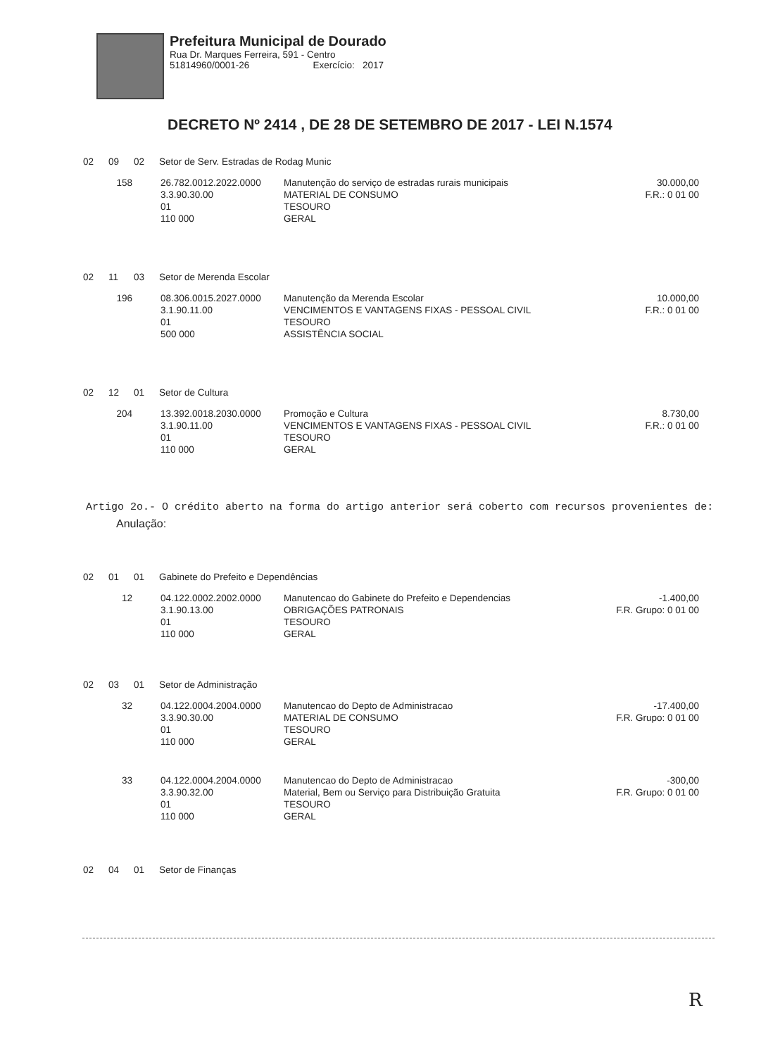Prefeitura Municipal de Dourado
Rua Dr. Marques Ferreira, 591 - Centro
51814960/0001-26 Exercício: 2017
DECRETO Nº 2414 , DE 28 DE SETEMBRO DE 2017 - LEI N.1574
02 09 02 Setor de Serv. Estradas de Rodag Munic
158
26.782.0012.2022.0000
3.3.90.30.00
01
110 000
Manutenção do serviço de estradas rurais municipais
MATERIAL DE CONSUMO
TESOURO
GERAL
30.000,00
F.R.: 0 01 00
02 11 03 Setor de Merenda Escolar
196
08.306.0015.2027.0000
3.1.90.11.00
01
500 000
Manutenção da Merenda Escolar
VENCIMENTOS E VANTAGENS FIXAS - PESSOAL CIVIL
TESOURO
ASSISTÊNCIA SOCIAL
10.000,00
F.R.: 0 01 00
02 12 01 Setor de Cultura
204
13.392.0018.2030.0000
3.1.90.11.00
01
110 000
Promoção e Cultura
VENCIMENTOS E VANTAGENS FIXAS - PESSOAL CIVIL
TESOURO
GERAL
8.730,00
F.R.: 0 01 00
Artigo 2o.- O crédito aberto na forma do artigo anterior será coberto com recursos provenientes de:
Anulação:
02 01 01 Gabinete do Prefeito e Dependências
12
04.122.0002.2002.0000
3.1.90.13.00
01
110 000
Manutencao do Gabinete do Prefeito e Dependencias
OBRIGAÇÕES PATRONAIS
TESOURO
GERAL
-1.400,00
F.R. Grupo: 0 01 00
02 03 01 Setor de Administração
32
04.122.0004.2004.0000
3.3.90.30.00
01
110 000
Manutencao do Depto de Administracao
MATERIAL DE CONSUMO
TESOURO
GERAL
-17.400,00
F.R. Grupo: 0 01 00
33
04.122.0004.2004.0000
3.3.90.32.00
01
110 000
Manutencao do Depto de Administracao
Material, Bem ou Serviço para Distribuição Gratuita
TESOURO
GERAL
-300,00
F.R. Grupo: 0 01 00
02 04 01 Setor de Finanças
R